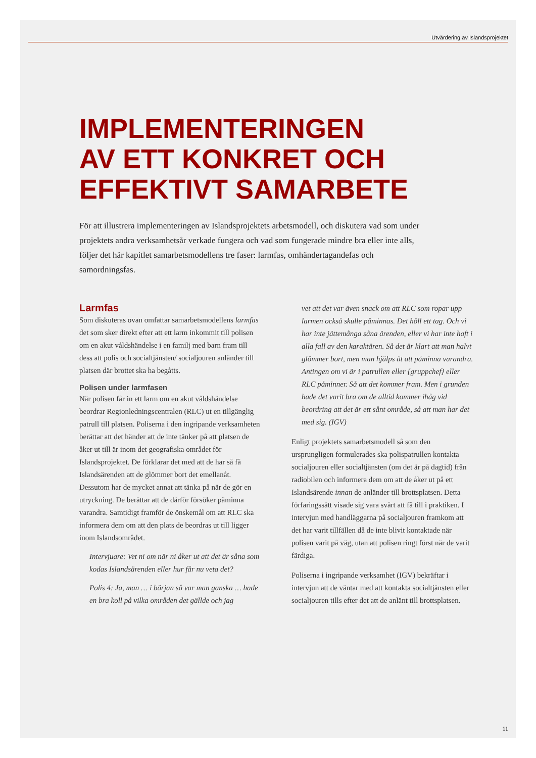Utvärdering av Islandsprojektet
IMPLEMENTERINGEN
AV ETT KONKRET OCH
EFFEKTIVT SAMARBETE
För att illustrera implementeringen av Islandsprojektets arbetsmodell, och diskutera vad som under projektets andra verksamhetsår verkade fungera och vad som fungerade mindre bra eller inte alls, följer det här kapitlet samarbetsmodellens tre faser: larmfas, omhändertagandefas och samordningsfas.
Larmfas
Som diskuteras ovan omfattar samarbetsmodellens larmfas det som sker direkt efter att ett larm inkommit till polisen om en akut våldshändelse i en familj med barn fram till dess att polis och socialtjänsten/ socialjouren anländer till platsen där brottet ska ha begåtts.
Polisen under larmfasen
När polisen får in ett larm om en akut våldshändelse beordrar Regionledningscentralen (RLC) ut en tillgänglig patrull till platsen. Poliserna i den ingripande verksamheten berättar att det händer att de inte tänker på att platsen de åker ut till är inom det geografiska området för Islandsprojektet. De förklarar det med att de har så få Islandsärenden att de glömmer bort det emellanåt. Dessutom har de mycket annat att tänka på när de gör en utryckning. De berättar att de därför försöker påminna varandra. Samtidigt framför de önskemål om att RLC ska informera dem om att den plats de beordras ut till ligger inom Islandsområdet.
Intervjuare: Vet ni om när ni åker ut att det är såna som kodas Islandsärenden eller hur får nu veta det?
Polis 4: Ja, man … i början så var man ganska … hade en bra koll på vilka områden det gällde och jag
vet att det var även snack om att RLC som ropar upp larmen också skulle påminnas. Det höll ett tag. Och vi har inte jättemånga såna ärenden, eller vi har inte haft i alla fall av den karaktären. Så det är klart att man halvt glömmer bort, men man hjälps åt att påminna varandra. Antingen om vi är i patrullen eller {gruppchef} eller RLC påminner. Så att det kommer fram. Men i grunden hade det varit bra om de alltid kommer ihåg vid beordring att det är ett sånt område, så att man har det med sig. (IGV)
Enligt projektets samarbetsmodell så som den ursprungligen formulerades ska polispatrullen kontakta socialjouren eller socialtjänsten (om det är på dagtid) från radiobilen och informera dem om att de åker ut på ett Islandsärende innan de anländer till brottsplatsen. Detta förfaringssätt visade sig vara svårt att få till i praktiken. I intervjun med handläggarna på socialjouren framkom att det har varit tillfällen då de inte blivit kontaktade när polisen varit på väg, utan att polisen ringt först när de varit färdiga.
Poliserna i ingripande verksamhet (IGV) bekräftar i intervjun att de väntar med att kontakta socialtjänsten eller socialjouren tills efter det att de anlänt till brottsplatsen.
11